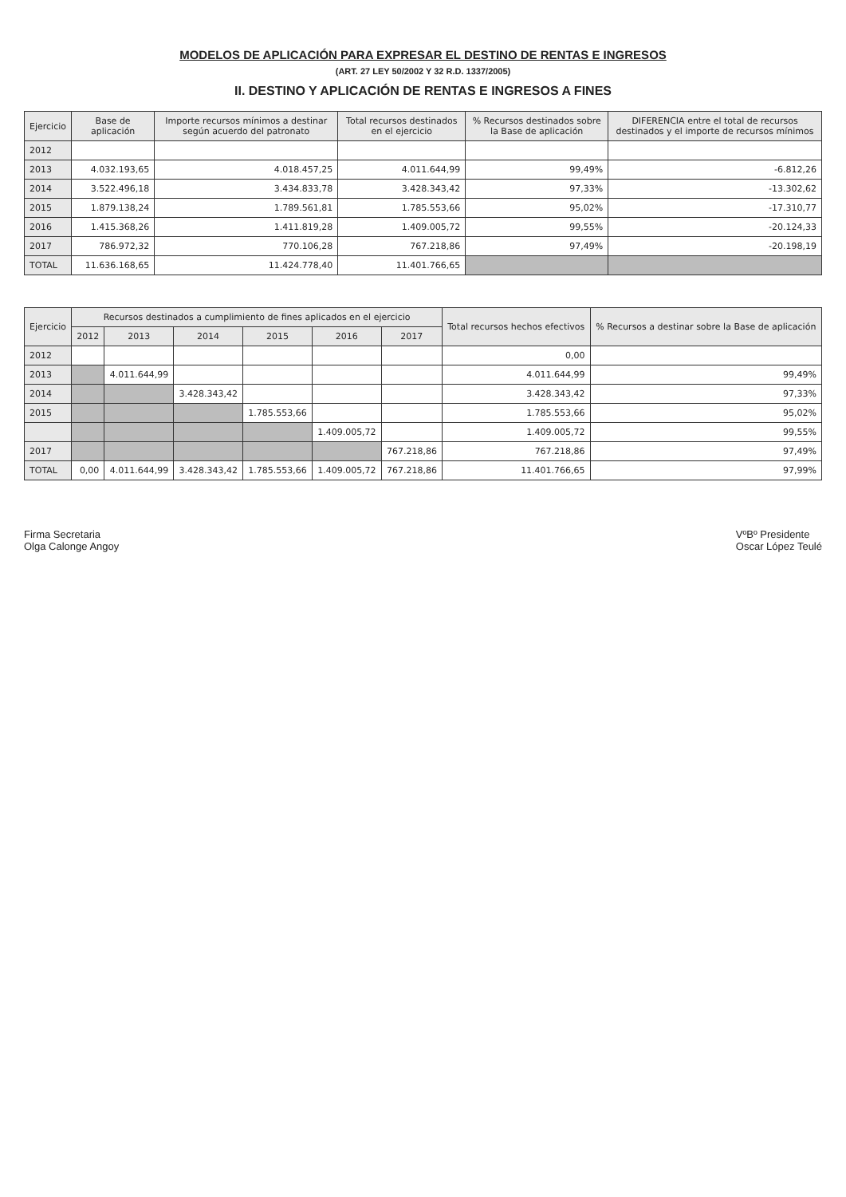MODELOS DE APLICACIÓN PARA EXPRESAR EL DESTINO DE RENTAS E INGRESOS
(ART. 27 LEY 50/2002 Y 32 R.D. 1337/2005)
II. DESTINO Y APLICACIÓN DE RENTAS E INGRESOS A FINES
| Ejercicio | Base de aplicación | Importe recursos mínimos a destinar según acuerdo del patronato | Total recursos destinados en el ejercicio | % Recursos destinados sobre la Base de aplicación | DIFERENCIA entre el total de recursos destinados y el importe de recursos mínimos |
| --- | --- | --- | --- | --- | --- |
| 2012 | | | | | |
| 2013 | 4.032.193,65 | 4.018.457,25 | 4.011.644,99 | 99,49% | -6.812,26 |
| 2014 | 3.522.496,18 | 3.434.833,78 | 3.428.343,42 | 97,33% | -13.302,62 |
| 2015 | 1.879.138,24 | 1.789.561,81 | 1.785.553,66 | 95,02% | -17.310,77 |
| 2016 | 1.415.368,26 | 1.411.819,28 | 1.409.005,72 | 99,55% | -20.124,33 |
| 2017 | 786.972,32 | 770.106,28 | 767.218,86 | 97,49% | -20.198,19 |
| TOTAL | 11.636.168,65 | 11.424.778,40 | 11.401.766,65 | | |
| Ejercicio | Recursos destinados a cumplimiento de fines aplicados en el ejercicio | | | | | | Total recursos hechos efectivos | % Recursos a destinar sobre la Base de aplicación |
| --- | --- | --- | --- | --- | --- | --- | --- | --- |
| | 2012 | 2013 | 2014 | 2015 | 2016 | 2017 | | |
| 2012 | | | | | | | 0,00 | |
| 2013 | | 4.011.644,99 | | | | | 4.011.644,99 | 99,49% |
| 2014 | | | 3.428.343,42 | | | | 3.428.343,42 | 97,33% |
| 2015 | | | | 1.785.553,66 | | | 1.785.553,66 | 95,02% |
| | | | | | 1.409.005,72 | | 1.409.005,72 | 99,55% |
| 2017 | | | | | | 767.218,86 | 767.218,86 | 97,49% |
| TOTAL | 0,00 | 4.011.644,99 | 3.428.343,42 | 1.785.553,66 | 1.409.005,72 | 767.218,86 | 11.401.766,65 | 97,99% |
Firma Secretaria
Olga Calonge Angoy
VºBº Presidente
Oscar López Teulé